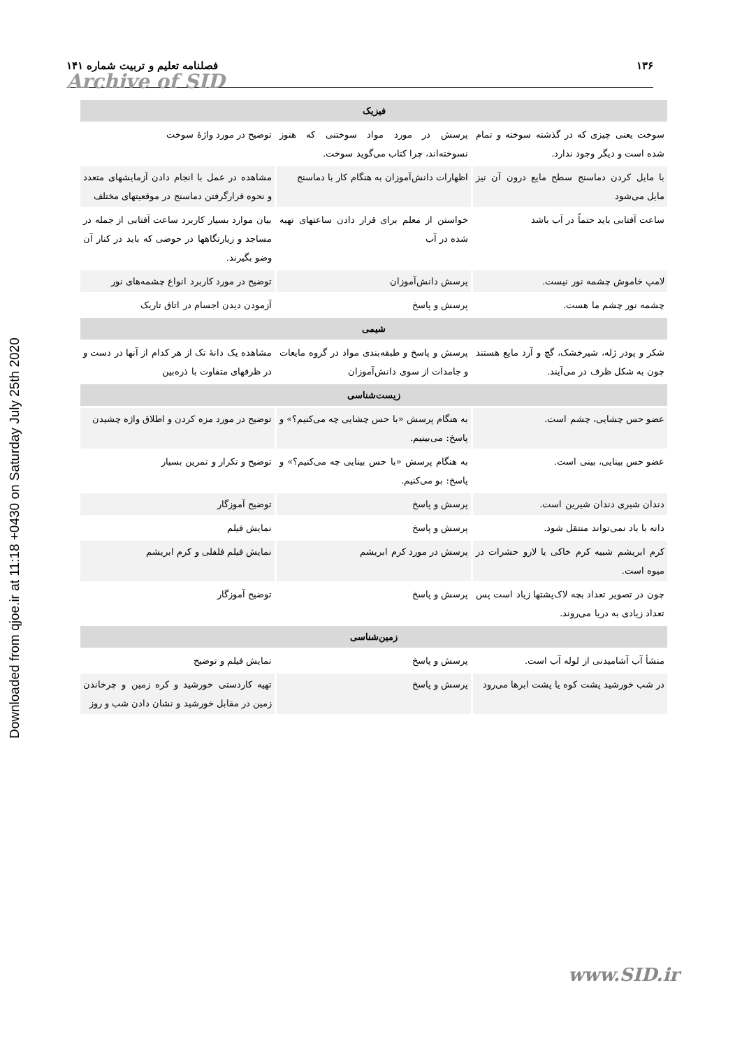Downloaded from qjoe.ir at 11:18 +0430 on Saturday July 25th 2020
۱۳۶ فصلنامه تعلیم و تربیت شماره ۱۴۱
Archive of SID
| فیزیک | | |
| سوخت یعنی چیزی که در گذشته سوخته و تمام شده است و دیگر وجود ندارد. | پرسش در مورد مواد سوختنی که هنوز نسوخته‌اند، چرا کتاب می‌گوید سوخت. | توضیح در مورد واژهٔ سوخت |
| با مایل کردن دماسنج سطح مایع درون آن نیز مایل می‌شود | اظهارات دانش‌آموزان به هنگام کار با دماسنج | مشاهده در عمل با انجام دادن آزمایشهای متعدد و نحوه قرارگرفتن دماسنج در موقعیتهای مختلف |
| ساعت آفتابی باید حتماً در آب باشد | خواستن از معلم برای قرار دادن ساعتهای تهیه شده در آب | بیان موارد بسیار کاربرد ساعت آفتابی از جمله در مساجد و زیارتگاهها در حوضی که باید در کنار آن وضو بگیرند. |
| لامپ خاموش چشمه نور نیست. | پرسش دانش‌آموزان | توضیح در مورد کاربرد انواع چشمه‌های نور |
| چشمه نور چشم ما هست. | پرسش و پاسخ | آزمودن دیدن اجسام در اتاق تاریک |
| شیمی | | |
| شکر و پودر ژله، شیرخشک، گچ و آرد مایع هستند چون به شکل ظرف در می‌آیند. | پرسش و پاسخ و طبقه‌بندی مواد در گروه مایعات و جامدات از سوی دانش‌آموزان | مشاهده یک دانهٔ تک از هر کدام از آنها در دست و در ظرفهای متفاوت با ذره‌بین |
| زیست‌شناسی | | |
| عضو حس چشایی، چشم است. | به هنگام پرسش «با حس چشایی چه می‌کنیم؟» و پاسخ: می‌بینیم. | توضیح در مورد مزه کردن و اطلاق واژه چشیدن |
| عضو حس بینایی، بینی است. | به هنگام پرسش «با حس بینایی چه می‌کنیم؟» و پاسخ: بو می‌کنیم. | توضیح و تکرار و تمرین بسیار |
| دندان شیری دندان شیرین است. | پرسش و پاسخ | توضیح آموزگار |
| دانه با باد نمی‌تواند منتقل شود. | پرسش و پاسخ | نمایش فیلم |
| کرم ابریشم شبیه کرم خاکی یا لارو حشرات در میوه است. | پرسش در مورد کرم ابریشم | نمایش فیلم فلفلی و کرم ابریشم |
| چون در تصویر تعداد بچه لاک‌پشتها زیاد است پس تعداد زیادی به دریا می‌روند. | پرسش و پاسخ | توضیح آموزگار |
| زمین‌شناسی | | |
| منشأ آب آشامیدنی از لوله آب است. | پرسش و پاسخ | نمایش فیلم و توضیح |
| در شب خورشید پشت کوه یا پشت ابرها می‌رود | پرسش و پاسخ | تهیه کاردستی خورشید و کره زمین و چرخاندن زمین در مقابل خورشید و نشان دادن شب و روز |
www.SID.ir